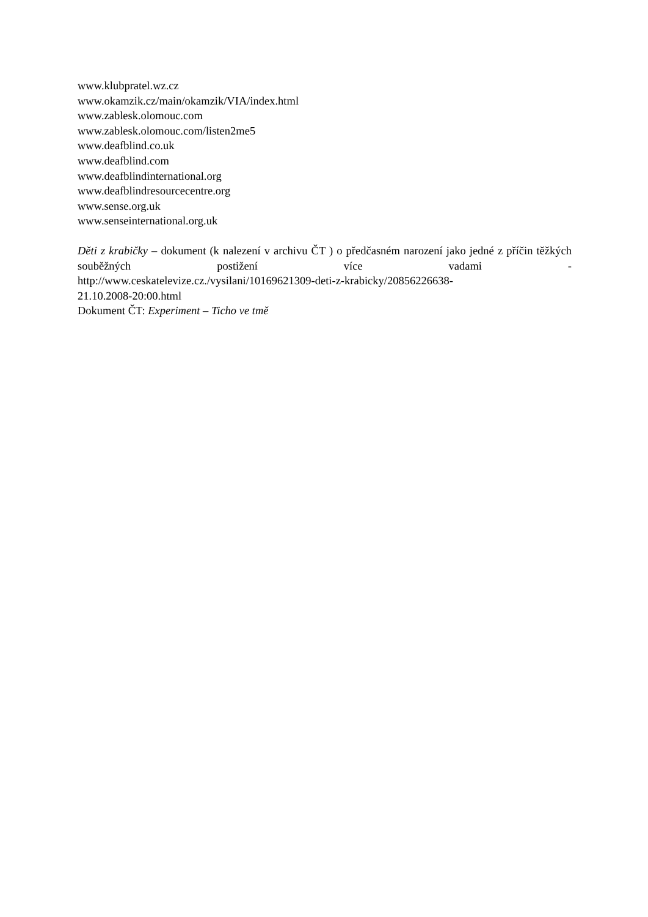www.klubpratel.wz.cz
www.okamzik.cz/main/okamzik/VIA/index.html
www.zablesk.olomouc.com
www.zablesk.olomouc.com/listen2me5
www.deafblind.co.uk
www.deafblind.com
www.deafblindinternational.org
www.deafblindresourcecentre.org
www.sense.org.uk
www.senseinternational.org.uk
Děti z krabičky – dokument (k nalezení v archivu ČT ) o předčasném narození jako jedné z příčin těžkých souběžných postižení více vadami -
http://www.ceskatelevize.cz./vysilani/10169621309-deti-z-krabicky/20856226638-
21.10.2008-20:00.html
Dokument ČT: Experiment – Ticho ve tmě